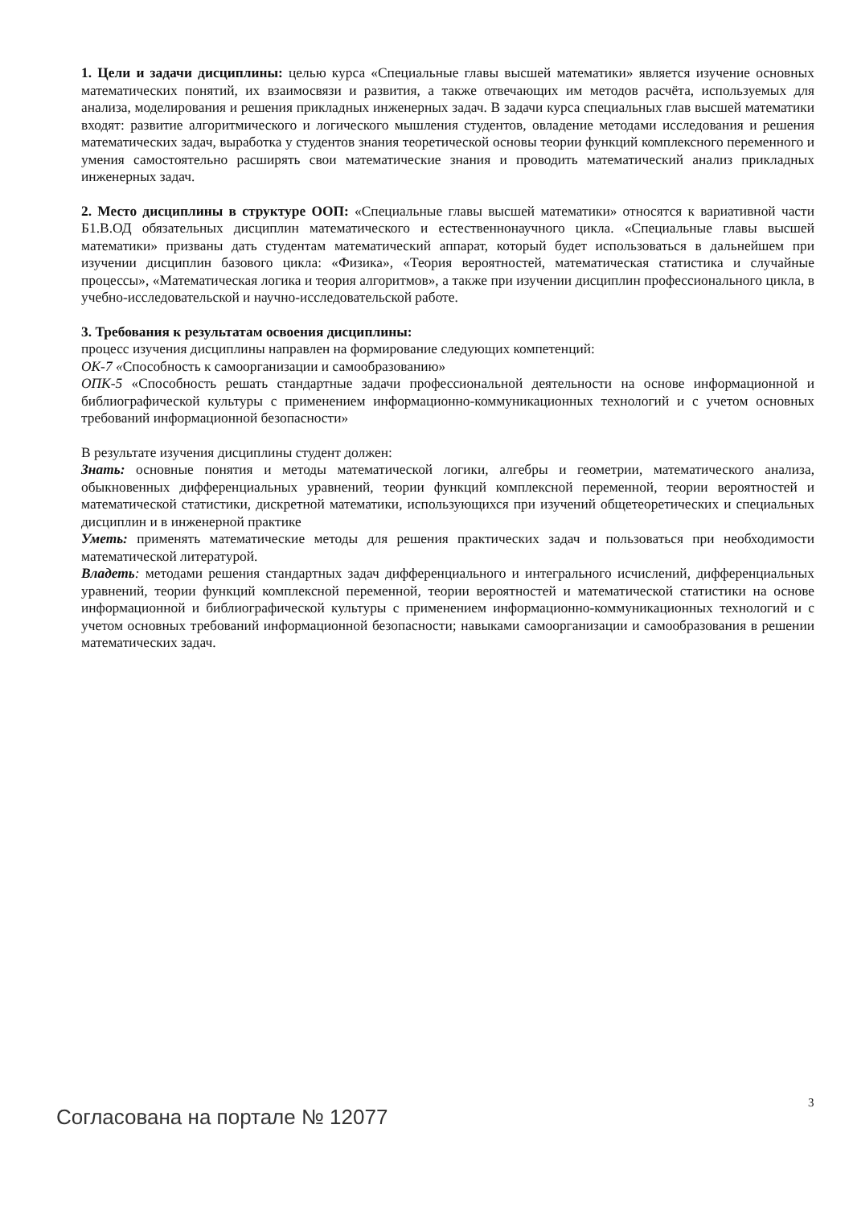1. Цели и задачи дисциплины: целью курса «Специальные главы высшей математики» является изучение основных математических понятий, их взаимосвязи и развития, а также отвечающих им методов расчёта, используемых для анализа, моделирования и решения прикладных инженерных задач. В задачи курса специальных глав высшей математики входят: развитие алгоритмического и логического мышления студентов, овладение методами исследования и решения математических задач, выработка у студентов знания теоретической основы теории функций комплексного переменного и умения самостоятельно расширять свои математические знания и проводить математический анализ прикладных инженерных задач.
2. Место дисциплины в структуре ООП: «Специальные главы высшей математики» относятся к вариативной части Б1.В.ОД обязательных дисциплин математического и естественнонаучного цикла. «Специальные главы высшей математики» призваны дать студентам математический аппарат, который будет использоваться в дальнейшем при изучении дисциплин базового цикла: «Физика», «Теория вероятностей, математическая статистика и случайные процессы», «Математическая логика и теория алгоритмов», а также при изучении дисциплин профессионального цикла, в учебно-исследовательской и научно-исследовательской работе.
3. Требования к результатам освоения дисциплины:
процесс изучения дисциплины направлен на формирование следующих компетенций:
ОК-7 «Способность к самоорганизации и самообразованию»
ОПК-5 «Способность решать стандартные задачи профессиональной деятельности на основе информационной и библиографической культуры с применением информационно-коммуникационных технологий и с учетом основных требований информационной безопасности»
В результате изучения дисциплины студент должен:
Знать: основные понятия и методы математической логики, алгебры и геометрии, математического анализа, обыкновенных дифференциальных уравнений, теории функций комплексной переменной, теории вероятностей и математической статистики, дискретной математики, использующихся при изучений общетеоретических и специальных дисциплин и в инженерной практике
Уметь: применять математические методы для решения практических задач и пользоваться при необходимости математической литературой.
Владеть: методами решения стандартных задач дифференциального и интегрального исчислений, дифференциальных уравнений, теории функций комплексной переменной, теории вероятностей и математической статистики на основе информационной и библиографической культуры с применением информационно-коммуникационных технологий и с учетом основных требований информационной безопасности; навыками самоорганизации и самообразования в решении математических задач.
3
Согласована на портале № 12077